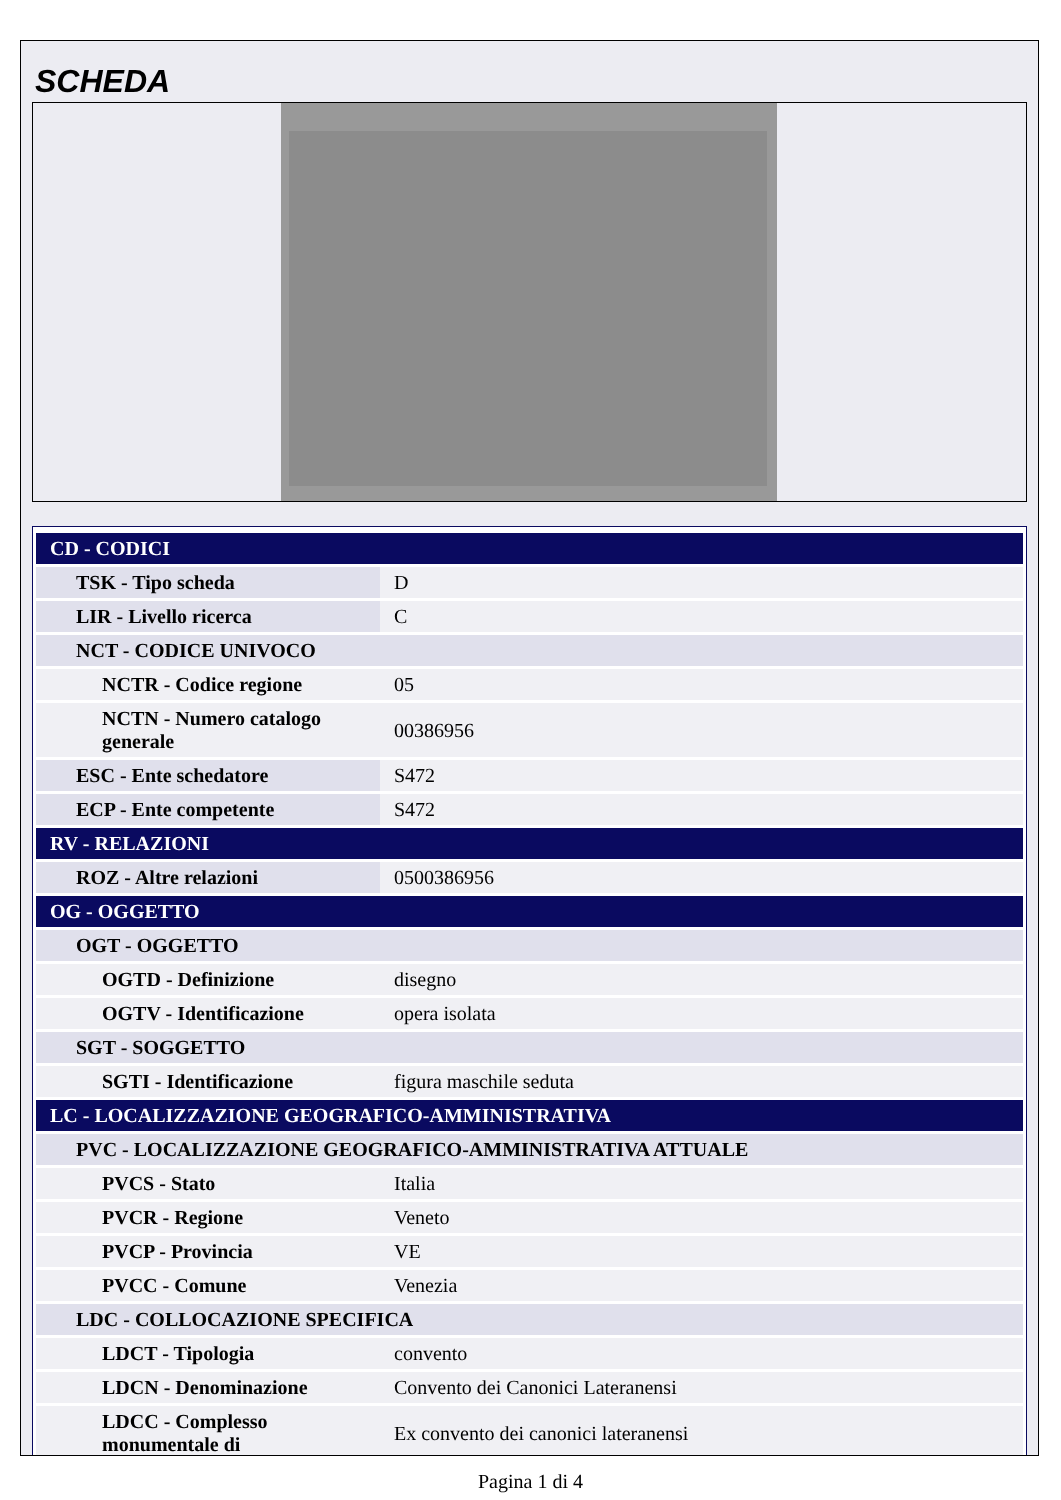SCHEDA
| CD - CODICI | |
| TSK - Tipo scheda | D |
| LIR - Livello ricerca | C |
| NCT - CODICE UNIVOCO | |
| NCTR - Codice regione | 05 |
| NCTN - Numero catalogo generale | 00386956 |
| ESC - Ente schedatore | S472 |
| ECP - Ente competente | S472 |
| RV - RELAZIONI | |
| ROZ - Altre relazioni | 0500386956 |
| OG - OGGETTO | |
| OGT - OGGETTO | |
| OGTD - Definizione | disegno |
| OGTV - Identificazione | opera isolata |
| SGT - SOGGETTO | |
| SGTI - Identificazione | figura maschile seduta |
| LC - LOCALIZZAZIONE GEOGRAFICO-AMMINISTRATIVA | |
| PVC - LOCALIZZAZIONE GEOGRAFICO-AMMINISTRATIVA ATTUALE | |
| PVCS - Stato | Italia |
| PVCR - Regione | Veneto |
| PVCP - Provincia | VE |
| PVCC - Comune | Venezia |
| LDC - COLLOCAZIONE SPECIFICA | |
| LDCT - Tipologia | convento |
| LDCN - Denominazione | Convento dei Canonici Lateranensi |
| LDCC - Complesso monumentale di | Ex convento dei canonici lateranensi |
Pagina 1 di 4